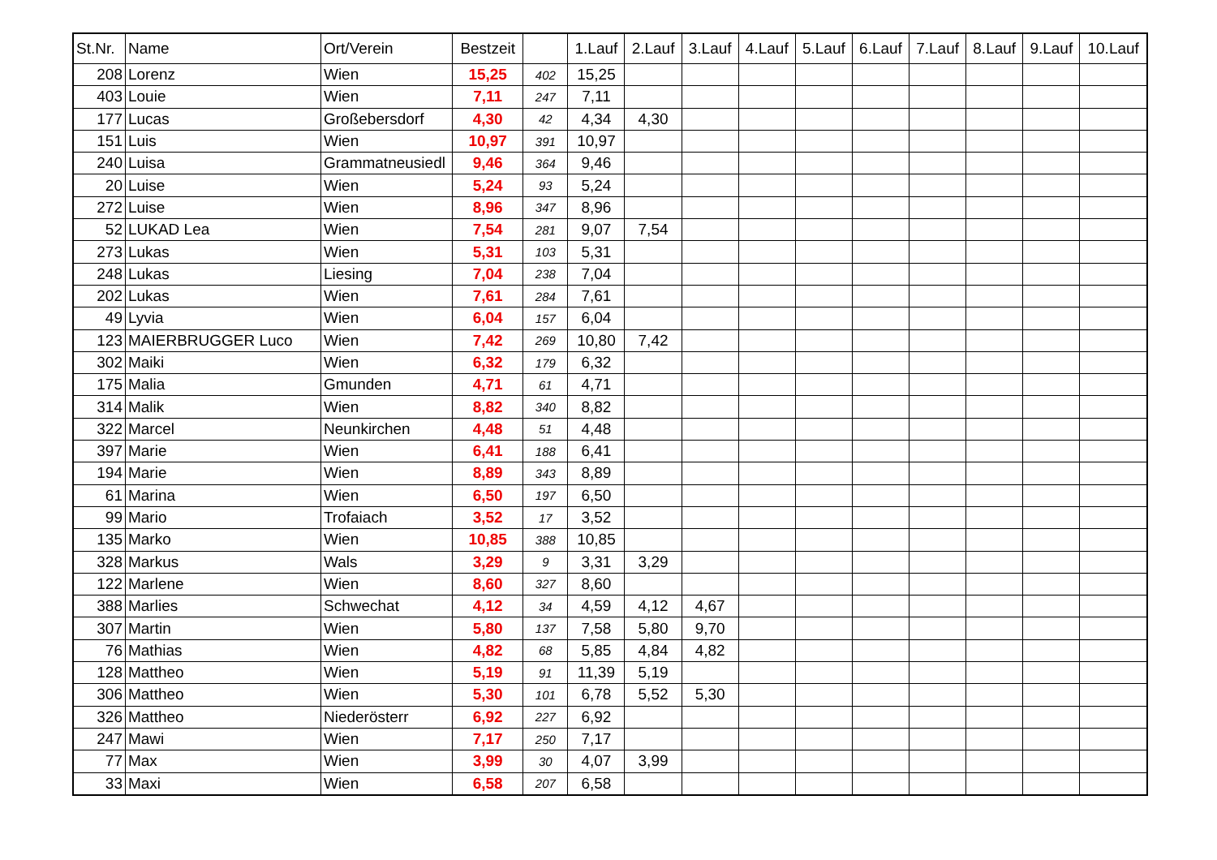| St.Nr. | Name | Ort/Verein | Bestzeit | | 1.Lauf | 2.Lauf | 3.Lauf | 4.Lauf | 5.Lauf | 6.Lauf | 7.Lauf | 8.Lauf | 9.Lauf | 10.Lauf |
| --- | --- | --- | --- | --- | --- | --- | --- | --- | --- | --- | --- | --- | --- | --- |
| 208 | Lorenz | Wien | 15,25 | 402 | 15,25 | | | | | | | | | |
| 403 | Louie | Wien | 7,11 | 247 | 7,11 | | | | | | | | | |
| 177 | Lucas | Großebersdorf | 4,30 | 42 | 4,34 | 4,30 | | | | | | | | |
| 151 | Luis | Wien | 10,97 | 391 | 10,97 | | | | | | | | | |
| 240 | Luisa | Grammatneusiedl | 9,46 | 364 | 9,46 | | | | | | | | | |
| 20 | Luise | Wien | 5,24 | 93 | 5,24 | | | | | | | | | |
| 272 | Luise | Wien | 8,96 | 347 | 8,96 | | | | | | | | | |
| 52 | LUKAD Lea | Wien | 7,54 | 281 | 9,07 | 7,54 | | | | | | | | |
| 273 | Lukas | Wien | 5,31 | 103 | 5,31 | | | | | | | | | |
| 248 | Lukas | Liesing | 7,04 | 238 | 7,04 | | | | | | | | | |
| 202 | Lukas | Wien | 7,61 | 284 | 7,61 | | | | | | | | | |
| 49 | Lyvia | Wien | 6,04 | 157 | 6,04 | | | | | | | | | |
| 123 | MAIERBRUGGER Luco | Wien | 7,42 | 269 | 10,80 | 7,42 | | | | | | | | |
| 302 | Maiki | Wien | 6,32 | 179 | 6,32 | | | | | | | | | |
| 175 | Malia | Gmunden | 4,71 | 61 | 4,71 | | | | | | | | | |
| 314 | Malik | Wien | 8,82 | 340 | 8,82 | | | | | | | | | |
| 322 | Marcel | Neunkirchen | 4,48 | 51 | 4,48 | | | | | | | | | |
| 397 | Marie | Wien | 6,41 | 188 | 6,41 | | | | | | | | | |
| 194 | Marie | Wien | 8,89 | 343 | 8,89 | | | | | | | | | |
| 61 | Marina | Wien | 6,50 | 197 | 6,50 | | | | | | | | | |
| 99 | Mario | Trofaiach | 3,52 | 17 | 3,52 | | | | | | | | | |
| 135 | Marko | Wien | 10,85 | 388 | 10,85 | | | | | | | | | |
| 328 | Markus | Wals | 3,29 | 9 | 3,31 | 3,29 | | | | | | | | |
| 122 | Marlene | Wien | 8,60 | 327 | 8,60 | | | | | | | | | |
| 388 | Marlies | Schwechat | 4,12 | 34 | 4,59 | 4,12 | 4,67 | | | | | | | |
| 307 | Martin | Wien | 5,80 | 137 | 7,58 | 5,80 | 9,70 | | | | | | | |
| 76 | Mathias | Wien | 4,82 | 68 | 5,85 | 4,84 | 4,82 | | | | | | | |
| 128 | Mattheo | Wien | 5,19 | 91 | 11,39 | 5,19 | | | | | | | | |
| 306 | Mattheo | Wien | 5,30 | 101 | 6,78 | 5,52 | 5,30 | | | | | | | |
| 326 | Mattheo | Niederösterr | 6,92 | 227 | 6,92 | | | | | | | | | |
| 247 | Mawi | Wien | 7,17 | 250 | 7,17 | | | | | | | | | |
| 77 | Max | Wien | 3,99 | 30 | 4,07 | 3,99 | | | | | | | | |
| 33 | Maxi | Wien | 6,58 | 207 | 6,58 | | | | | | | | | |